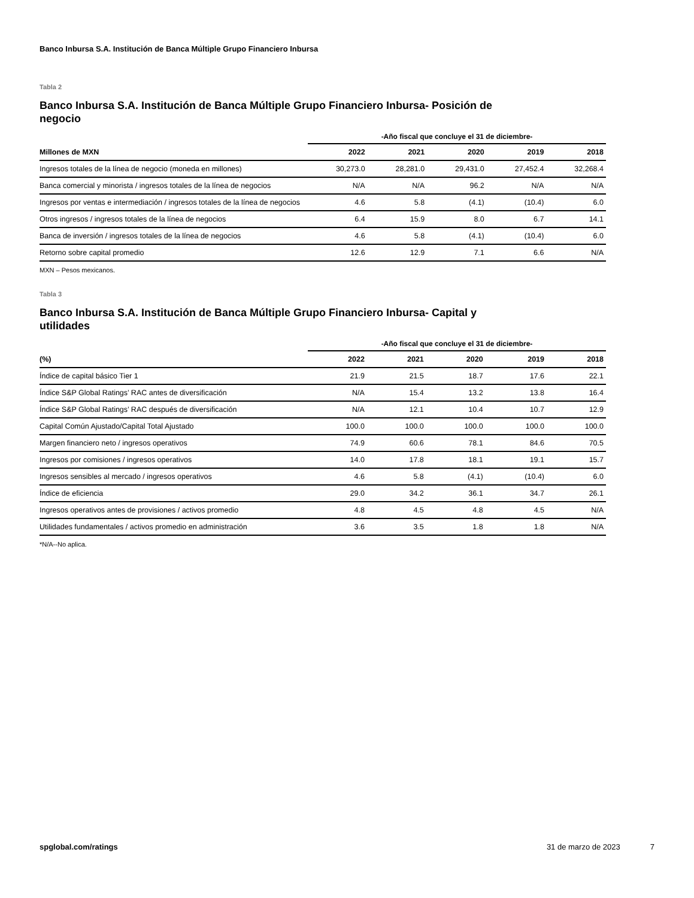Banco Inbursa S.A. Institución de Banca Múltiple Grupo Financiero Inbursa
Tabla 2
Banco Inbursa S.A. Institución de Banca Múltiple Grupo Financiero Inbursa- Posición de negocio
| | -Año fiscal que concluye el 31 de diciembre- | | | | |
| --- | --- | --- | --- | --- | --- |
| Millones de MXN | 2022 | 2021 | 2020 | 2019 | 2018 |
| Ingresos totales de la línea de negocio (moneda en millones) | 30,273.0 | 28,281.0 | 29,431.0 | 27,452.4 | 32,268.4 |
| Banca comercial y minorista / ingresos totales de la línea de negocios | N/A | N/A | 96.2 | N/A | N/A |
| Ingresos por ventas e intermediación / ingresos totales de la línea de negocios | 4.6 | 5.8 | (4.1) | (10.4) | 6.0 |
| Otros ingresos / ingresos totales de la línea de negocios | 6.4 | 15.9 | 8.0 | 6.7 | 14.1 |
| Banca de inversión / ingresos totales de la línea de negocios | 4.6 | 5.8 | (4.1) | (10.4) | 6.0 |
| Retorno sobre capital promedio | 12.6 | 12.9 | 7.1 | 6.6 | N/A |
MXN – Pesos mexicanos.
Tabla 3
Banco Inbursa S.A. Institución de Banca Múltiple Grupo Financiero Inbursa- Capital y utilidades
| | -Año fiscal que concluye el 31 de diciembre- | | | | |
| --- | --- | --- | --- | --- | --- |
| (%) | 2022 | 2021 | 2020 | 2019 | 2018 |
| Índice de capital básico Tier 1 | 21.9 | 21.5 | 18.7 | 17.6 | 22.1 |
| Índice S&P Global Ratings’ RAC antes de diversificación | N/A | 15.4 | 13.2 | 13.8 | 16.4 |
| Índice S&P Global Ratings’ RAC después de diversificación | N/A | 12.1 | 10.4 | 10.7 | 12.9 |
| Capital Común Ajustado/Capital Total Ajustado | 100.0 | 100.0 | 100.0 | 100.0 | 100.0 |
| Margen financiero neto / ingresos operativos | 74.9 | 60.6 | 78.1 | 84.6 | 70.5 |
| Ingresos por comisiones / ingresos operativos | 14.0 | 17.8 | 18.1 | 19.1 | 15.7 |
| Ingresos sensibles al mercado / ingresos operativos | 4.6 | 5.8 | (4.1) | (10.4) | 6.0 |
| Índice de eficiencia | 29.0 | 34.2 | 36.1 | 34.7 | 26.1 |
| Ingresos operativos antes de provisiones / activos promedio | 4.8 | 4.5 | 4.8 | 4.5 | N/A |
| Utilidades fundamentales / activos promedio en administración | 3.6 | 3.5 | 1.8 | 1.8 | N/A |
*N/A--No aplica.
spglobal.com/ratings 31 de marzo de 2023 7